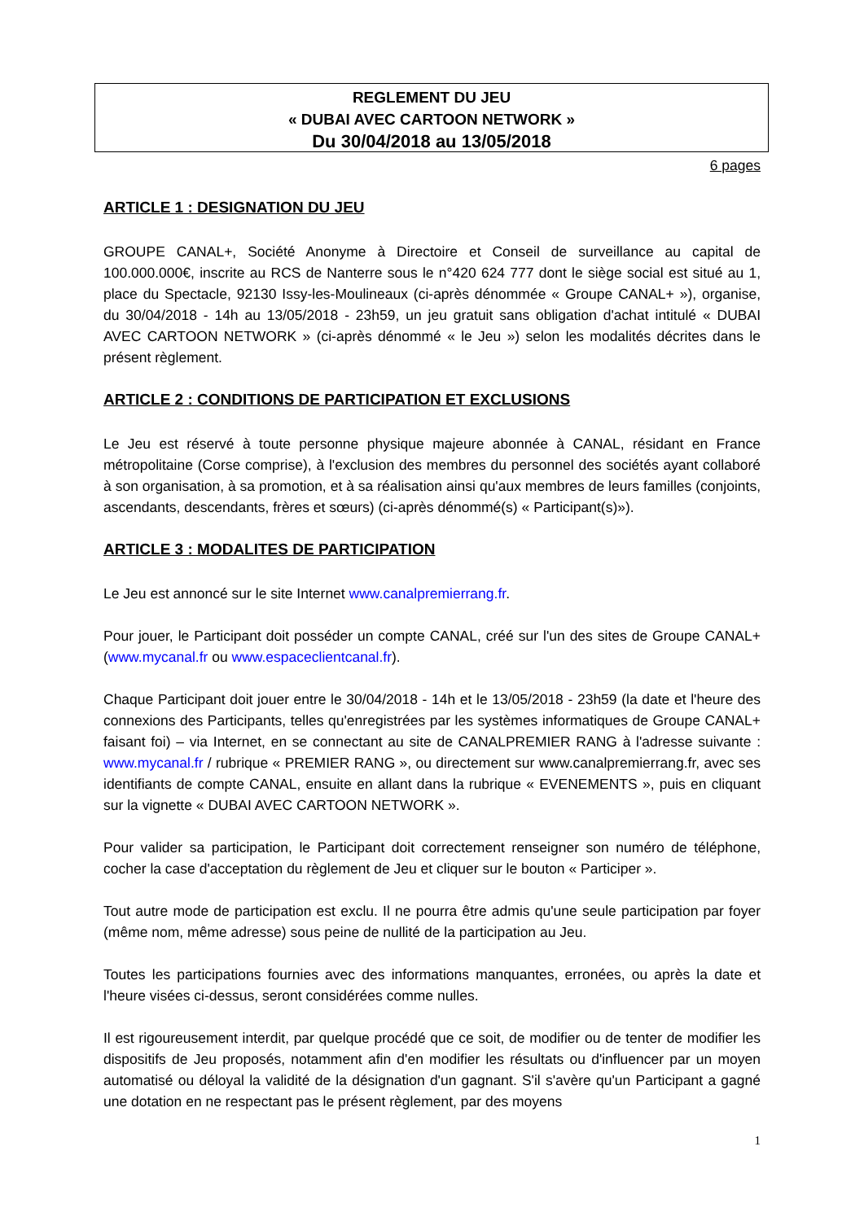REGLEMENT DU JEU
« DUBAI AVEC CARTOON NETWORK »
Du 30/04/2018 au 13/05/2018
6 pages
ARTICLE 1 : DESIGNATION DU JEU
GROUPE CANAL+, Société Anonyme à Directoire et Conseil de surveillance au capital de 100.000.000€, inscrite au RCS de Nanterre sous le n°420 624 777 dont le siège social est situé au 1, place du Spectacle, 92130 Issy-les-Moulineaux (ci-après dénommée « Groupe CANAL+ »), organise, du 30/04/2018 - 14h au 13/05/2018 - 23h59, un jeu gratuit sans obligation d'achat intitulé « DUBAI AVEC CARTOON NETWORK » (ci-après dénommé « le Jeu ») selon les modalités décrites dans le présent règlement.
ARTICLE 2 : CONDITIONS DE PARTICIPATION ET EXCLUSIONS
Le Jeu est réservé à toute personne physique majeure abonnée à CANAL, résidant en France métropolitaine (Corse comprise), à l'exclusion des membres du personnel des sociétés ayant collaboré à son organisation, à sa promotion, et à sa réalisation ainsi qu'aux membres de leurs familles (conjoints, ascendants, descendants, frères et sœurs) (ci-après dénommé(s) « Participant(s)»).
ARTICLE 3 : MODALITES DE PARTICIPATION
Le Jeu est annoncé sur le site Internet www.canalpremierrang.fr.
Pour jouer, le Participant doit posséder un compte CANAL, créé sur l'un des sites de Groupe CANAL+ (www.mycanal.fr ou www.espaceclientcanal.fr).
Chaque Participant doit jouer entre le 30/04/2018 - 14h et le 13/05/2018 - 23h59 (la date et l'heure des connexions des Participants, telles qu'enregistrées par les systèmes informatiques de Groupe CANAL+ faisant foi) – via Internet, en se connectant au site de CANALPREMIER RANG à l'adresse suivante : www.mycanal.fr / rubrique « PREMIER RANG », ou directement sur www.canalpremierrang.fr, avec ses identifiants de compte CANAL, ensuite en allant dans la rubrique « EVENEMENTS », puis en cliquant sur la vignette « DUBAI AVEC CARTOON NETWORK ».
Pour valider sa participation, le Participant doit correctement renseigner son numéro de téléphone, cocher la case d'acceptation du règlement de Jeu et cliquer sur le bouton « Participer ».
Tout autre mode de participation est exclu. Il ne pourra être admis qu'une seule participation par foyer (même nom, même adresse) sous peine de nullité de la participation au Jeu.
Toutes les participations fournies avec des informations manquantes, erronées, ou après la date et l'heure visées ci-dessus, seront considérées comme nulles.
Il est rigoureusement interdit, par quelque procédé que ce soit, de modifier ou de tenter de modifier les dispositifs de Jeu proposés, notamment afin d'en modifier les résultats ou d'influencer par un moyen automatisé ou déloyal la validité de la désignation d'un gagnant. S'il s'avère qu'un Participant a gagné une dotation en ne respectant pas le présent règlement, par des moyens
1